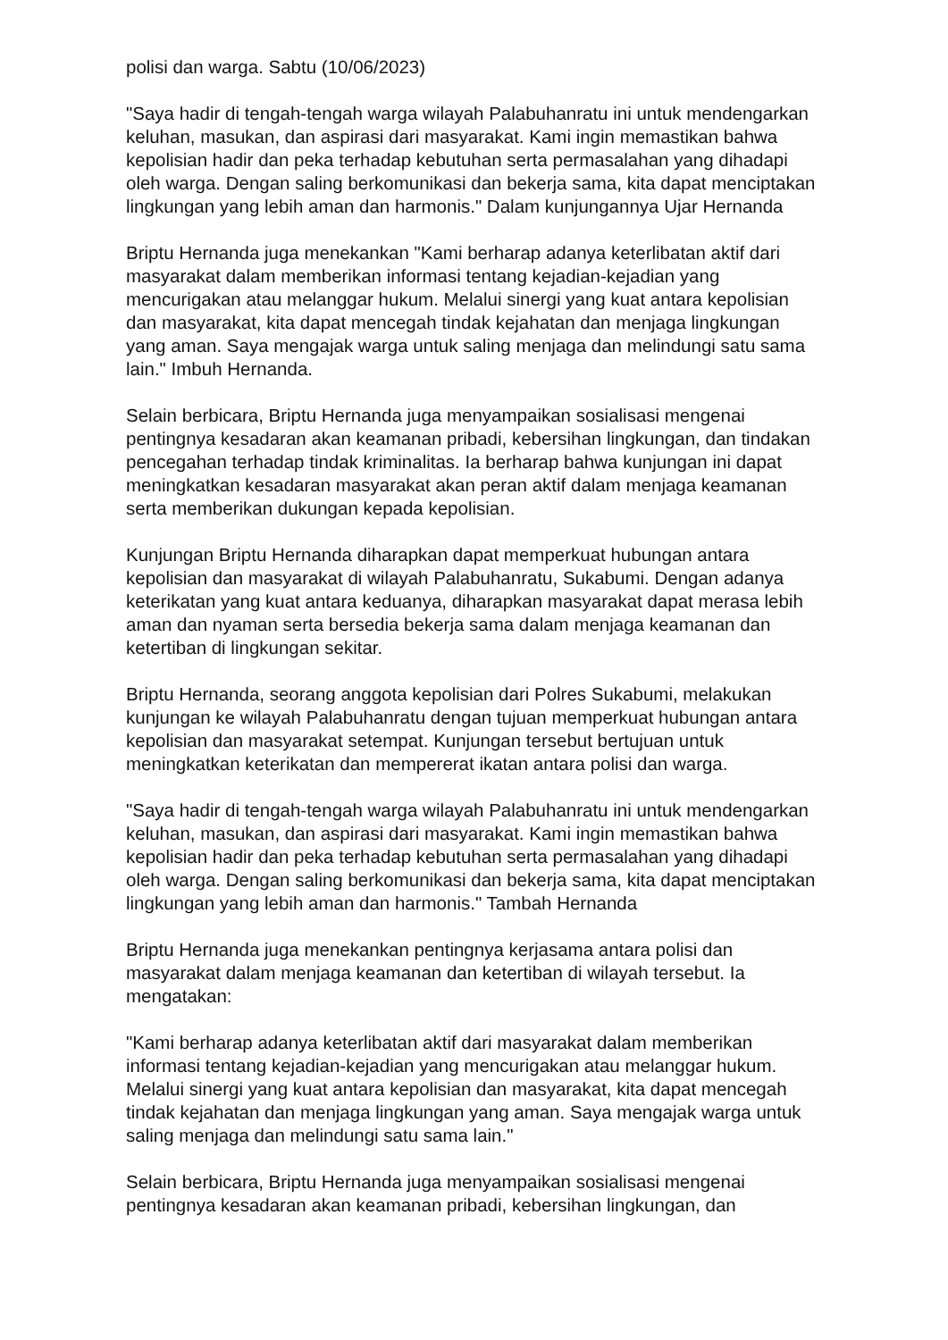polisi dan warga. Sabtu (10/06/2023)
"Saya hadir di tengah-tengah warga wilayah Palabuhanratu ini untuk mendengarkan keluhan, masukan, dan aspirasi dari masyarakat. Kami ingin memastikan bahwa kepolisian hadir dan peka terhadap kebutuhan serta permasalahan yang dihadapi oleh warga. Dengan saling berkomunikasi dan bekerja sama, kita dapat menciptakan lingkungan yang lebih aman dan harmonis." Dalam kunjungannya Ujar Hernanda
Briptu Hernanda juga menekankan "Kami berharap adanya keterlibatan aktif dari masyarakat dalam memberikan informasi tentang kejadian-kejadian yang mencurigakan atau melanggar hukum. Melalui sinergi yang kuat antara kepolisian dan masyarakat, kita dapat mencegah tindak kejahatan dan menjaga lingkungan yang aman. Saya mengajak warga untuk saling menjaga dan melindungi satu sama lain." Imbuh Hernanda.
Selain berbicara, Briptu Hernanda juga menyampaikan sosialisasi mengenai pentingnya kesadaran akan keamanan pribadi, kebersihan lingkungan, dan tindakan pencegahan terhadap tindak kriminalitas. Ia berharap bahwa kunjungan ini dapat meningkatkan kesadaran masyarakat akan peran aktif dalam menjaga keamanan serta memberikan dukungan kepada kepolisian.
Kunjungan Briptu Hernanda diharapkan dapat memperkuat hubungan antara kepolisian dan masyarakat di wilayah Palabuhanratu, Sukabumi. Dengan adanya keterikatan yang kuat antara keduanya, diharapkan masyarakat dapat merasa lebih aman dan nyaman serta bersedia bekerja sama dalam menjaga keamanan dan ketertiban di lingkungan sekitar.
Briptu Hernanda, seorang anggota kepolisian dari Polres Sukabumi, melakukan kunjungan ke wilayah Palabuhanratu dengan tujuan memperkuat hubungan antara kepolisian dan masyarakat setempat. Kunjungan tersebut bertujuan untuk meningkatkan keterikatan dan mempererat ikatan antara polisi dan warga.
"Saya hadir di tengah-tengah warga wilayah Palabuhanratu ini untuk mendengarkan keluhan, masukan, dan aspirasi dari masyarakat. Kami ingin memastikan bahwa kepolisian hadir dan peka terhadap kebutuhan serta permasalahan yang dihadapi oleh warga. Dengan saling berkomunikasi dan bekerja sama, kita dapat menciptakan lingkungan yang lebih aman dan harmonis." Tambah Hernanda
Briptu Hernanda juga menekankan pentingnya kerjasama antara polisi dan masyarakat dalam menjaga keamanan dan ketertiban di wilayah tersebut. Ia mengatakan:
"Kami berharap adanya keterlibatan aktif dari masyarakat dalam memberikan informasi tentang kejadian-kejadian yang mencurigakan atau melanggar hukum. Melalui sinergi yang kuat antara kepolisian dan masyarakat, kita dapat mencegah tindak kejahatan dan menjaga lingkungan yang aman. Saya mengajak warga untuk saling menjaga dan melindungi satu sama lain."
Selain berbicara, Briptu Hernanda juga menyampaikan sosialisasi mengenai pentingnya kesadaran akan keamanan pribadi, kebersihan lingkungan, dan